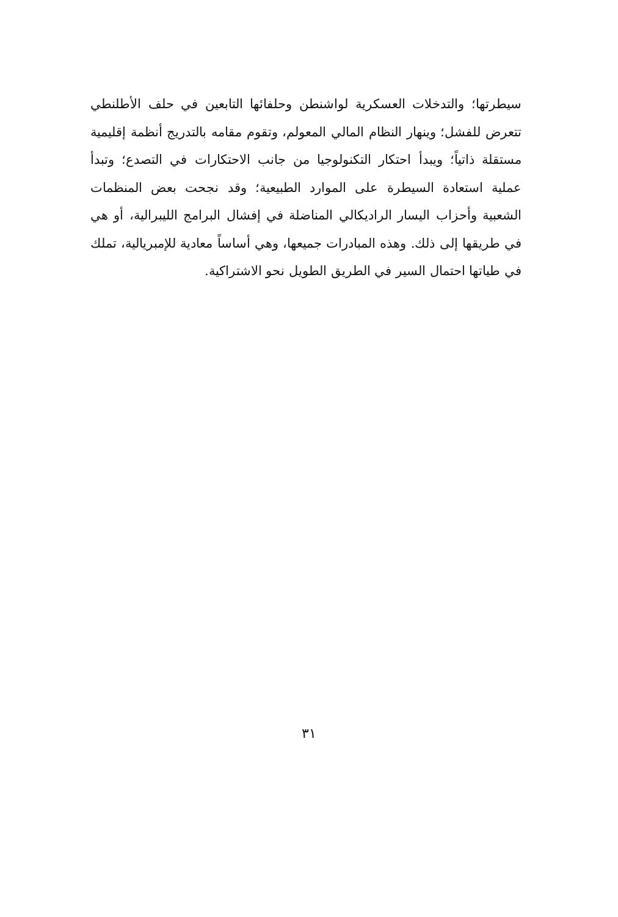سيطرتها؛ والتدخلات العسكرية لواشنطن وحلفائها التابعين في حلف الأطلنطي تتعرض للفشل؛ وينهار النظام المالي المعولم، وتقوم مقامه بالتدريج أنظمة إقليمية مستقلة ذاتياً؛ ويبدأ احتكار التكنولوجيا من جانب الاحتكارات في التصدع؛ وتبدأ عملية استعادة السيطرة على الموارد الطبيعية؛ وقد نجحت بعض المنظمات الشعبية وأحزاب اليسار الراديكالي المناضلة في إفشال البرامج الليبرالية، أو هي في طريقها إلى ذلك. وهذه المبادرات جميعها، وهي أساساً معادية للإمبريالية، تملك في طياتها احتمال السير في الطريق الطويل نحو الاشتراكية.
٣١